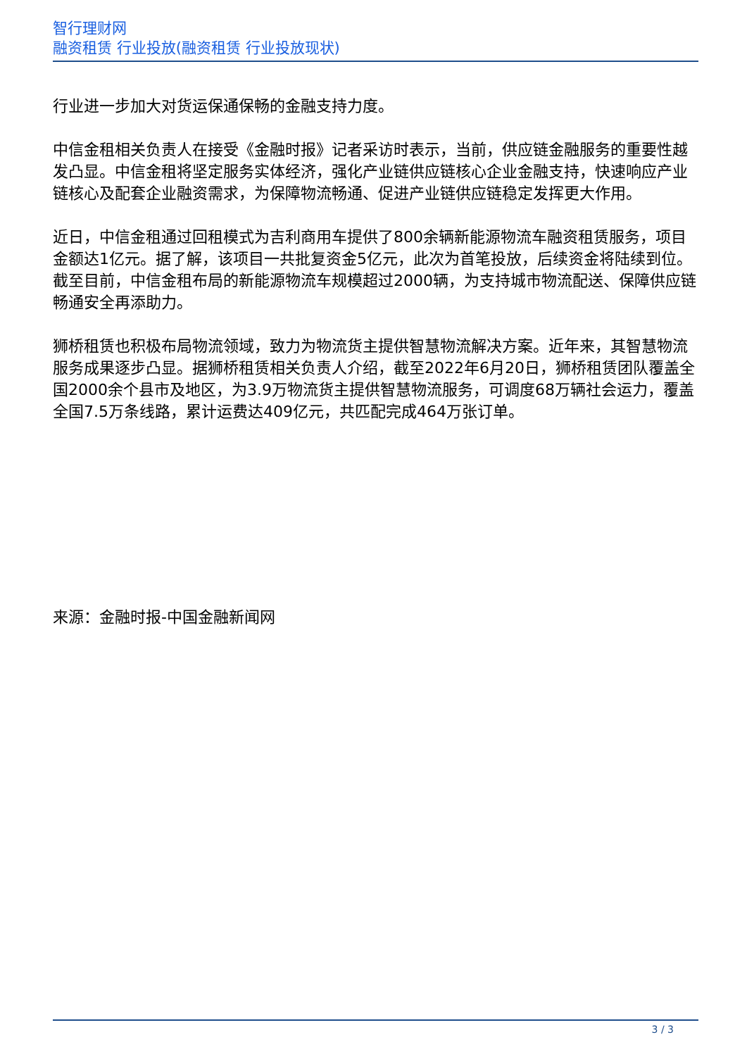智行理财网
融资租赁 行业投放(融资租赁 行业投放现状)
行业进一步加大对货运保通保畅的金融支持力度。
中信金租相关负责人在接受《金融时报》记者采访时表示，当前，供应链金融服务的重要性越发凸显。中信金租将坚定服务实体经济，强化产业链供应链核心企业金融支持，快速响应产业链核心及配套企业融资需求，为保障物流畅通、促进产业链供应链稳定发挥更大作用。
近日，中信金租通过回租模式为吉利商用车提供了800余辆新能源物流车融资租赁服务，项目金额达1亿元。据了解，该项目一共批复资金5亿元，此次为首笔投放，后续资金将陆续到位。截至目前，中信金租布局的新能源物流车规模超过2000辆，为支持城市物流配送、保障供应链畅通安全再添助力。
狮桥租赁也积极布局物流领域，致力为物流货主提供智慧物流解决方案。近年来，其智慧物流服务成果逐步凸显。据狮桥租赁相关负责人介绍，截至2022年6月20日，狮桥租赁团队覆盖全国2000余个县市及地区，为3.9万物流货主提供智慧物流服务，可调度68万辆社会运力，覆盖全国7.5万条线路，累计运费达409亿元，共匹配完成464万张订单。
来源：金融时报-中国金融新闻网
3 / 3